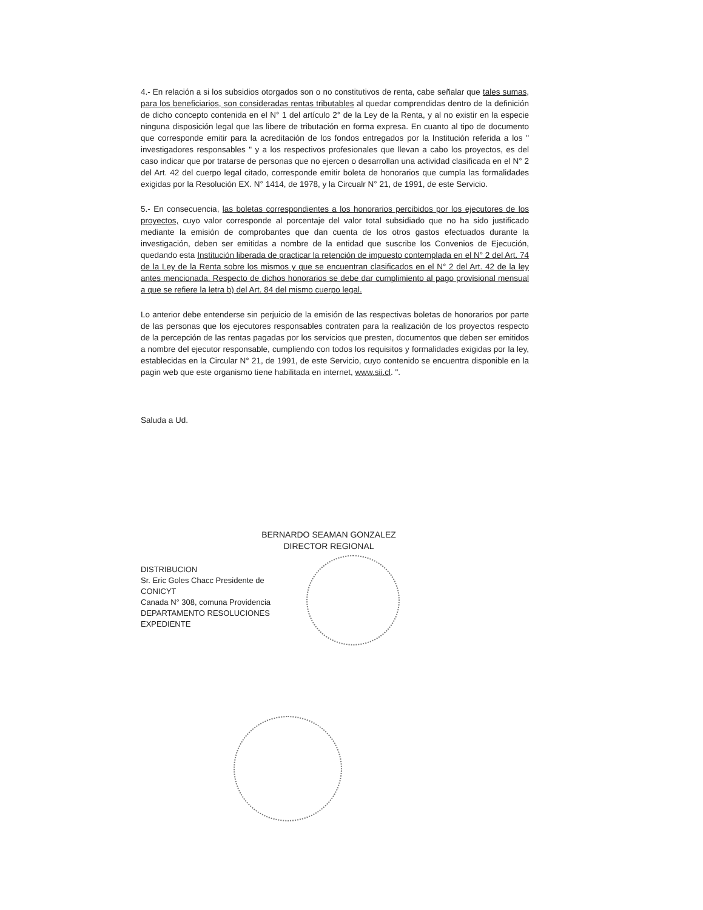4.- En relación a si los subsidios otorgados son o no constitutivos de renta, cabe señalar que tales sumas, para los beneficiarios, son consideradas rentas tributables al quedar comprendidas dentro de la definición de dicho concepto contenida en el N° 1 del artículo 2° de la Ley de la Renta, y al no existir en la especie ninguna disposición legal que las libere de tributación en forma expresa. En cuanto al tipo de documento que corresponde emitir para la acreditación de los fondos entregados por la Institución referida a los " investigadores responsables " y a los respectivos profesionales que llevan a cabo los proyectos, es del caso indicar que por tratarse de personas que no ejercen o desarrollan una actividad clasificada en el N° 2 del Art. 42 del cuerpo legal citado, corresponde emitir boleta de honorarios que cumpla las formalidades exigidas por la Resolución EX. N° 1414, de 1978, y la Circualr N° 21, de 1991, de este Servicio.
5.- En consecuencia, las boletas correspondientes a los honorarios percibidos por los ejecutores de los proyectos, cuyo valor corresponde al porcentaje del valor total subsidiado que no ha sido justificado mediante la emisión de comprobantes que dan cuenta de los otros gastos efectuados durante la investigación, deben ser emitidas a nombre de la entidad que suscribe los Convenios de Ejecución, quedando esta Institución liberada de practicar la retención de impuesto contemplada en el N° 2 del Art. 74 de la Ley de la Renta sobre los mismos y que se encuentran clasificados en el N° 2 del Art. 42 de la ley antes mencionada. Respecto de dichos honorarios se debe dar cumplimiento al pago provisional mensual a que se refiere la letra b) del Art. 84 del mismo cuerpo legal.
Lo anterior debe entenderse sin perjuicio de la emisión de las respectivas boletas de honorarios por parte de las personas que los ejecutores responsables contraten para la realización de los proyectos respecto de la percepción de las rentas pagadas por los servicios que presten, documentos que deben ser emitidos a nombre del ejecutor responsable, cumpliendo con todos los requisitos y formalidades exigidas por la ley, establecidas en la Circular N° 21, de 1991, de este Servicio, cuyo contenido se encuentra disponible en la pagin web que este organismo tiene habilitada en internet, www.sii.cl. ".
Saluda a Ud.
BERNARDO SEAMAN GONZALEZ
DIRECTOR REGIONAL
DISTRIBUCION
Sr. Eric Goles Chacc Presidente de
CONICYT
Canada N° 308, comuna Providencia
DEPARTAMENTO RESOLUCIONES
EXPEDIENTE